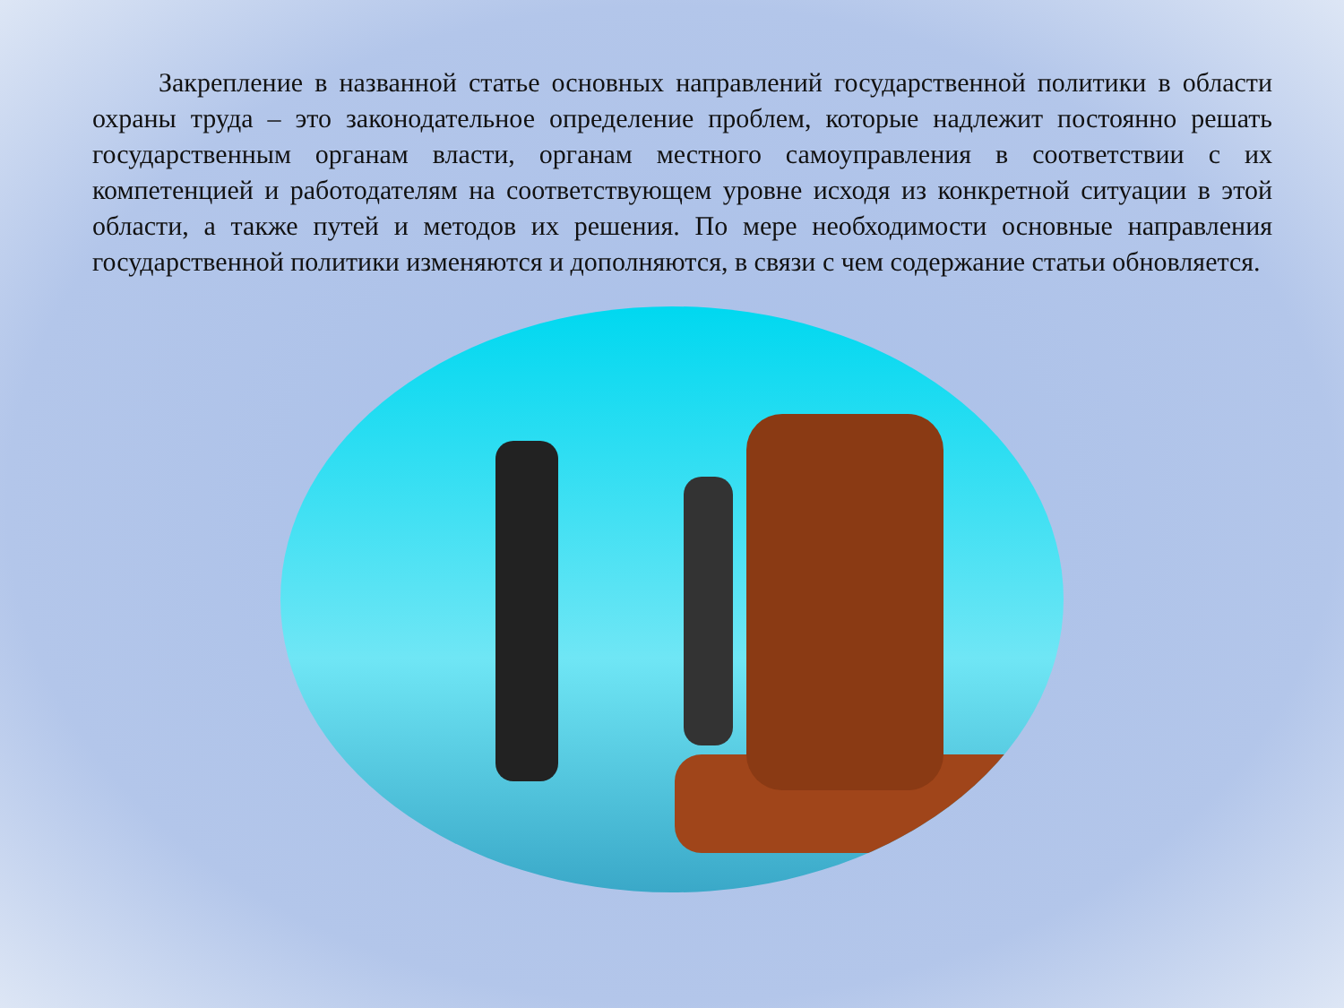Закрепление в названной статье основных направлений государственной политики в области охраны труда – это законодательное определение проблем, которые надлежит постоянно решать государственным органам власти, органам местного самоуправления в соответствии с их компетенцией и работодателям на соответствующем уровне исходя из конкретной ситуации в этой области, а также путей и методов их решения. По мере необходимости основные направления государственной политики изменяются и дополняются, в связи с чем содержание статьи обновляется.